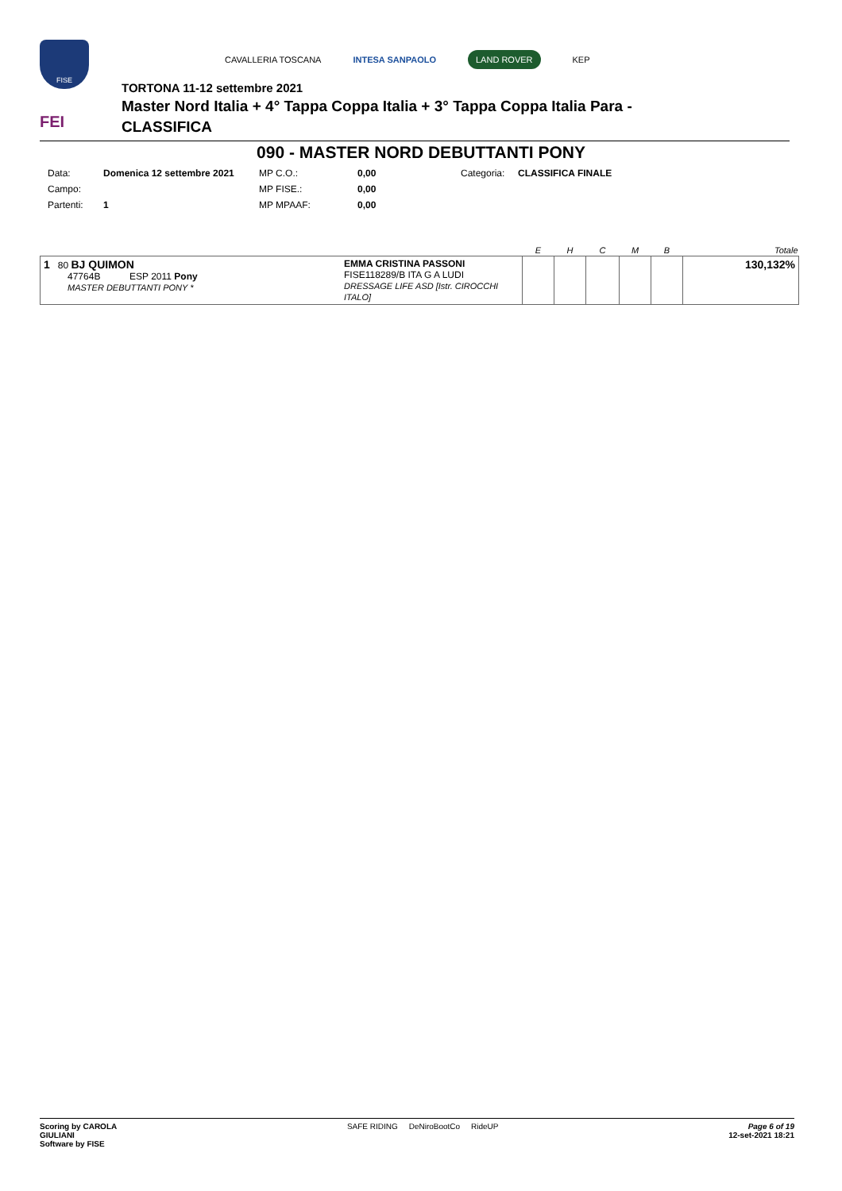FISE
FEI
CAVALLERIA TOSCANA INTESA SANPAOLO LAND ROVER KEP
TORTONA 11-12 settembre 2021
Master Nord Italia + 4° Tappa Coppa Italia + 3° Tappa Coppa Italia Para -
CLASSIFICA
090 - MASTER NORD DEBUTTANTI PONY
| Data: | Domenica 12 settembre 2021 | MP C.O.: | 0,00 | Categoria: | CLASSIFICA FINALE |
| Campo: | | MP FISE.: | 0,00 | | |
| Partenti: | 1 | MP MPAAF: | 0,00 | | |
| | | E | H | C | M | B | Totale |
| --- | --- | --- | --- | --- | --- | --- | --- |
| 1 80 BJ QUIMON 47764B ESP 2011 Pony MASTER DEBUTTANTI PONY * | EMMA CRISTINA PASSONI FISE118289/B ITA G A LUDI DRESSAGE LIFE ASD [Istr. CIROCCHI ITALO] | | | | | | 130,132% |
Scoring by CAROLA
GIULIANI
Software by FISE
SAFE RIDING DeNiroBootCo RideUP
Page 6 of 19
12-set-2021 18:21